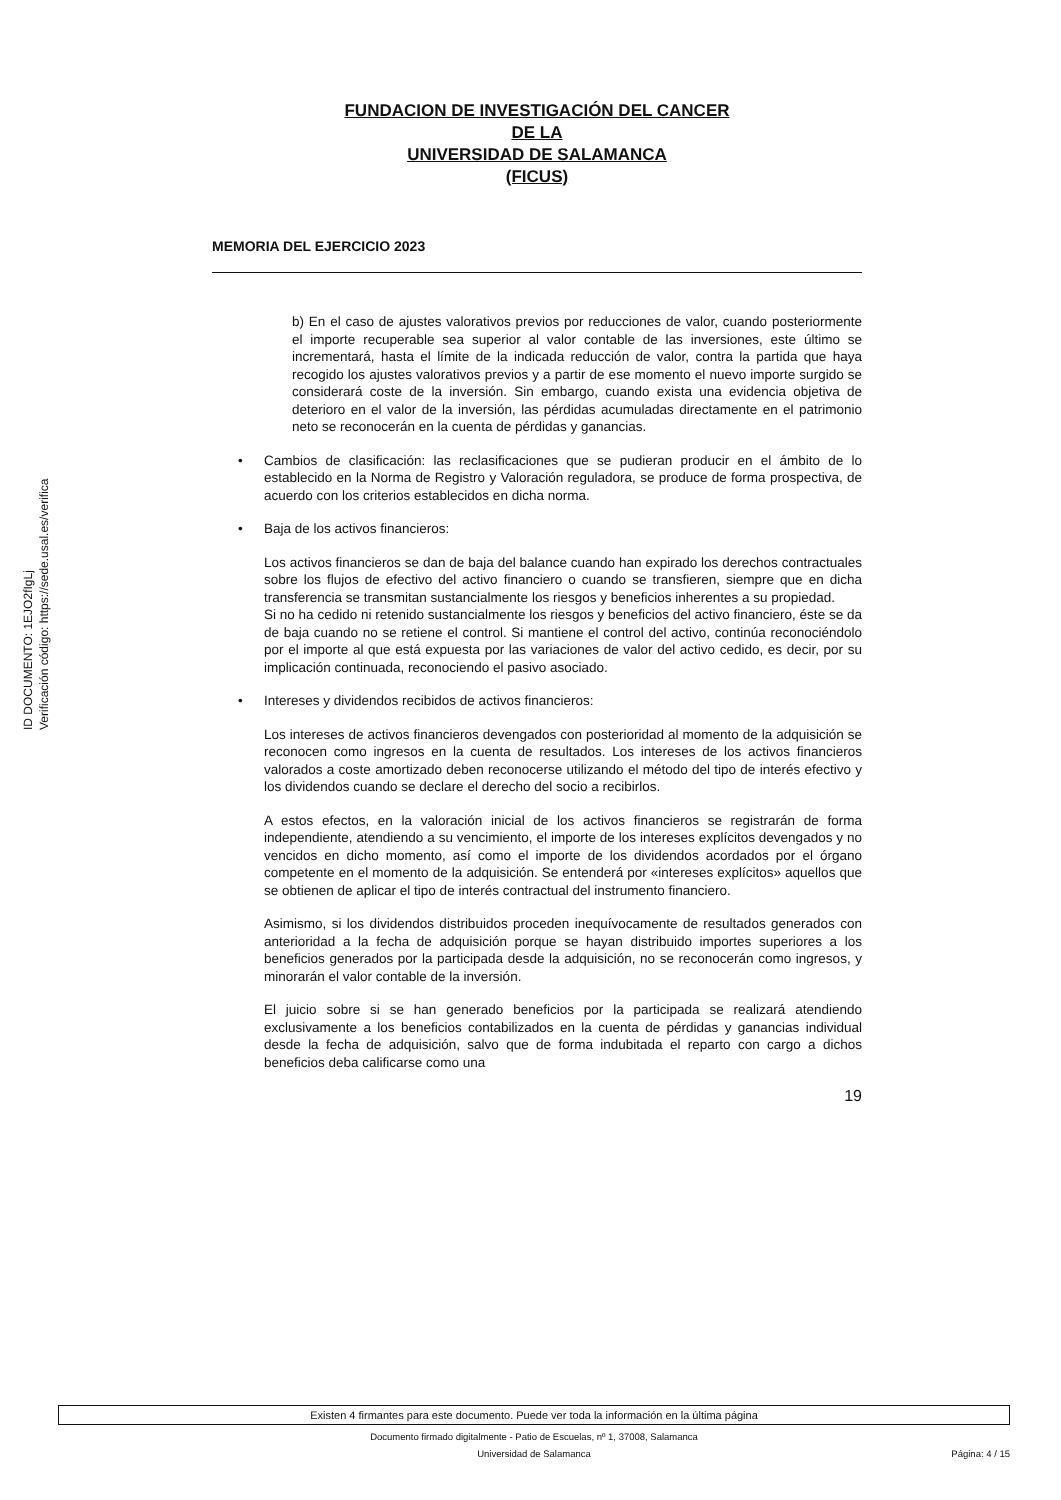ID DOCUMENTO: 1EJO2fIgLj
Verificación código: https://sede.usal.es/verifica
FUNDACION DE INVESTIGACIÓN DEL CANCER
DE LA
UNIVERSIDAD DE SALAMANCA
(FICUS)
MEMORIA DEL EJERCICIO 2023
b) En el caso de ajustes valorativos previos por reducciones de valor, cuando posteriormente el importe recuperable sea superior al valor contable de las inversiones, este último se incrementará, hasta el límite de la indicada reducción de valor, contra la partida que haya recogido los ajustes valorativos previos y a partir de ese momento el nuevo importe surgido se considerará coste de la inversión. Sin embargo, cuando exista una evidencia objetiva de deterioro en el valor de la inversión, las pérdidas acumuladas directamente en el patrimonio neto se reconocerán en la cuenta de pérdidas y ganancias.
• Cambios de clasificación: las reclasificaciones que se pudieran producir en el ámbito de lo establecido en la Norma de Registro y Valoración reguladora, se produce de forma prospectiva, de acuerdo con los criterios establecidos en dicha norma.
• Baja de los activos financieros:
Los activos financieros se dan de baja del balance cuando han expirado los derechos contractuales sobre los flujos de efectivo del activo financiero o cuando se transfieren, siempre que en dicha transferencia se transmitan sustancialmente los riesgos y beneficios inherentes a su propiedad.
Si no ha cedido ni retenido sustancialmente los riesgos y beneficios del activo financiero, éste se da de baja cuando no se retiene el control. Si mantiene el control del activo, continúa reconociéndolo por el importe al que está expuesta por las variaciones de valor del activo cedido, es decir, por su implicación continuada, reconociendo el pasivo asociado.
• Intereses y dividendos recibidos de activos financieros:
Los intereses de activos financieros devengados con posterioridad al momento de la adquisición se reconocen como ingresos en la cuenta de resultados. Los intereses de los activos financieros valorados a coste amortizado deben reconocerse utilizando el método del tipo de interés efectivo y los dividendos cuando se declare el derecho del socio a recibirlos.
A estos efectos, en la valoración inicial de los activos financieros se registrarán de forma independiente, atendiendo a su vencimiento, el importe de los intereses explícitos devengados y no vencidos en dicho momento, así como el importe de los dividendos acordados por el órgano competente en el momento de la adquisición. Se entenderá por «intereses explícitos» aquellos que se obtienen de aplicar el tipo de interés contractual del instrumento financiero.
Asimismo, si los dividendos distribuidos proceden inequívocamente de resultados generados con anterioridad a la fecha de adquisición porque se hayan distribuido importes superiores a los beneficios generados por la participada desde la adquisición, no se reconocerán como ingresos, y minorarán el valor contable de la inversión.
El juicio sobre si se han generado beneficios por la participada se realizará atendiendo exclusivamente a los beneficios contabilizados en la cuenta de pérdidas y ganancias individual desde la fecha de adquisición, salvo que de forma indubitada el reparto con cargo a dichos beneficios deba calificarse como una
19
Existen 4 firmantes para este documento. Puede ver toda la información en la última página
Documento firmado digitalmente - Patio de Escuelas, nº 1, 37008, Salamanca
Universidad de Salamanca
Página: 4 / 15